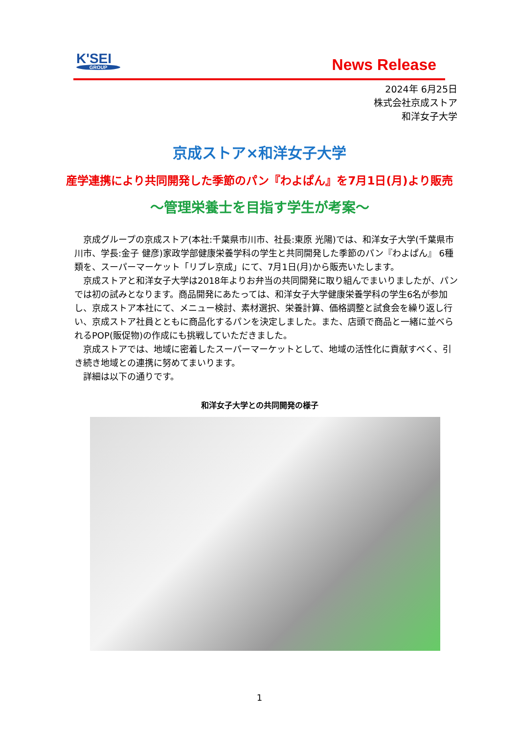K'SEI
GROUP
News Release
2024年 6月25日
株式会社京成ストア
和洋女子大学
京成ストア×和洋女子大学
産学連携により共同開発した季節のパン『わよぱん』を7月1日(月)より販売
～管理栄養士を目指す学生が考案～
京成グループの京成ストア(本社:千葉県市川市、社長:東原 光陽)では、和洋女子大学(千葉県市川市、学長:金子 健彦)家政学部健康栄養学科の学生と共同開発した季節のパン『わよぱん』 6種類を、スーパーマーケット「リブレ京成」にて、7月1日(月)から販売いたします。
京成ストアと和洋女子大学は2018年よりお弁当の共同開発に取り組んでまいりましたが、パンでは初の試みとなります。商品開発にあたっては、和洋女子大学健康栄養学科の学生6名が参加し、京成ストア本社にて、メニュー検討、素材選択、栄養計算、価格調整と試食会を繰り返し行い、京成ストア社員とともに商品化するパンを決定しました。また、店頭で商品と一緒に並べられるPOP(販促物)の作成にも挑戦していただきました。
京成ストアでは、地域に密着したスーパーマーケットとして、地域の活性化に貢献すべく、引き続き地域との連携に努めてまいります。
詳細は以下の通りです。
和洋女子大学との共同開発の様子
1